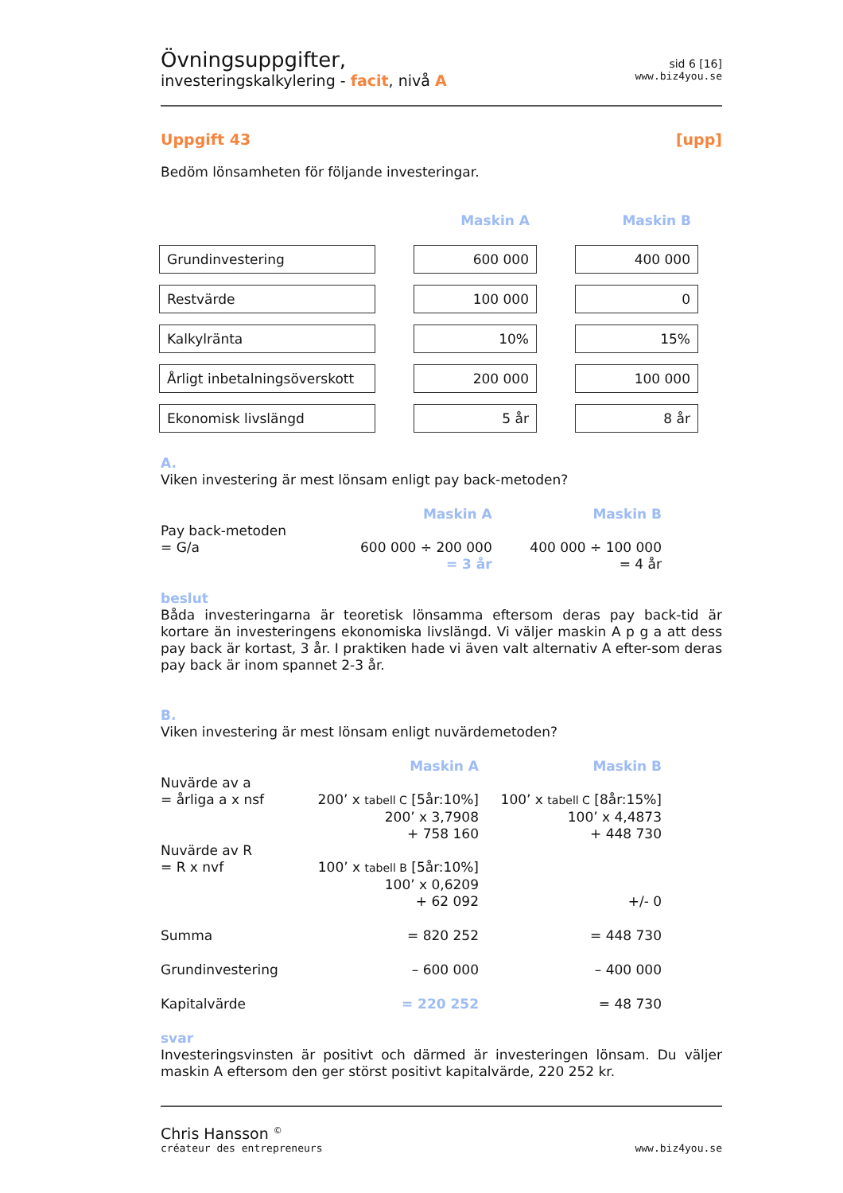Övningsuppgifter,
investeringskalkylering - facit, nivå A
sid 6 [16]
www.biz4you.se
Uppgift 43 [upp]
Bedöm lönsamheten för följande investeringar.
| | | Maskin A | | Maskin B |
| Grundinvestering | | 600 000 | | 400 000 |
| Restvärde | | 100 000 | | 0 |
| Kalkylränta | | 10% | | 15% |
| Årligt inbetalningsöverskott | | 200 000 | | 100 000 |
| Ekonomisk livslängd | | 5 år | | 8 år |
A.
Viken investering är mest lönsam enligt pay back-metoden?
| | Maskin A | Maskin B |
| Pay back-metoden | | |
| = G/a | 600 000 ÷ 200 000 | 400 000 ÷ 100 000 |
| | = 3 år | = 4 år |
beslut
Båda investeringarna är teoretisk lönsamma eftersom deras pay back-tid är kortare än investeringens ekonomiska livslängd. Vi väljer maskin A p g a att dess pay back är kortast, 3 år. I praktiken hade vi även valt alternativ A efter-som deras pay back är inom spannet 2-3 år.
B.
Viken investering är mest lönsam enligt nuvärdemetoden?
| | Maskin A | Maskin B |
| Nuvärde av a | | |
| = årliga a x nsf | 200’ x tabell C [5år:10%] | 100’ x tabell C [8år:15%] |
| | 200’ x 3,7908 | 100’ x 4,4873 |
| | + 758 160 | + 448 730 |
| Nuvärde av R | | |
| = R x nvf | 100’ x tabell B [5år:10%] | |
| | 100’ x 0,6209 | |
| | + 62 092 | +/- 0 |
| Summa | = 820 252 | = 448 730 |
| Grundinvestering | – 600 000 | – 400 000 |
| Kapitalvärde | = 220 252 | = 48 730 |
svar
Investeringsvinsten är positivt och därmed är investeringen lönsam. Du väljer maskin A eftersom den ger störst positivt kapitalvärde, 220 252 kr.
Chris Hansson <sup>©</sup>
créateur des entrepreneurs
www.biz4you.se